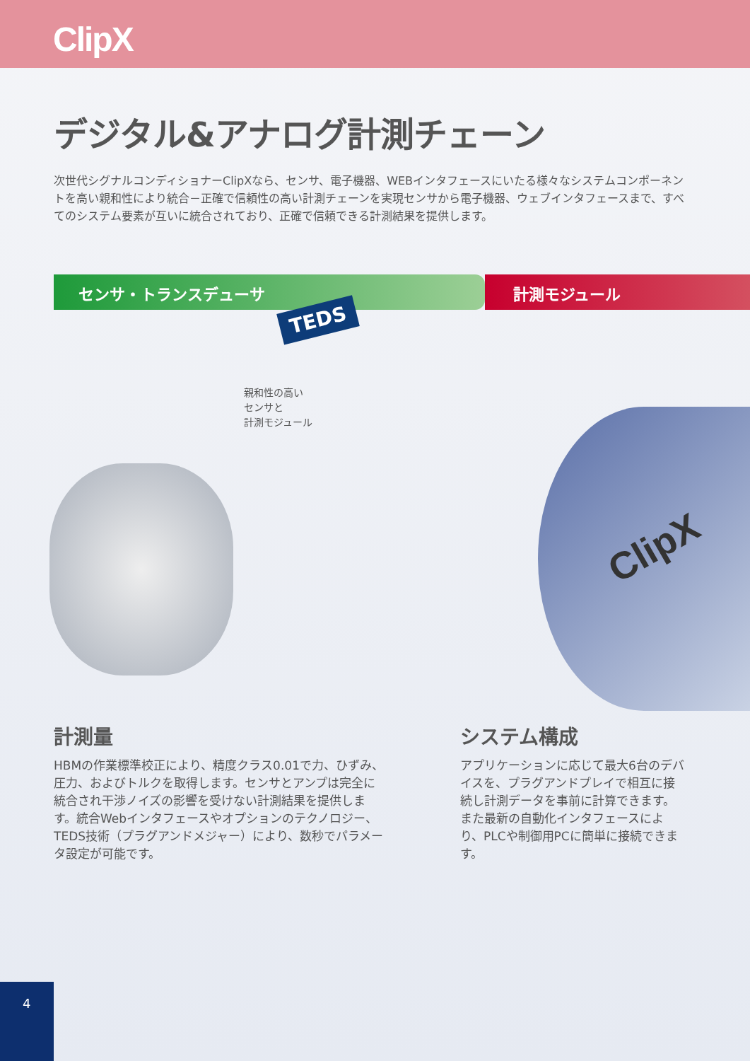ClipX
デジタル&アナログ計測チェーン
次世代シグナルコンディショナーClipXなら、センサ、電子機器、WEBインタフェースにいたる様々なシステムコンポーネントを高い親和性により統合－正確で信頼性の高い計測チェーンを実現センサから電子機器、ウェブインタフェースまで、すべてのシステム要素が互いに統合されており、正確で信頼できる計測結果を提供します。
センサ・トランスデューサ 計測モジュール
TEDS
親和性の高い
センサと
計測モジュール
ClipX
計測量
HBMの作業標準校正により、精度クラス0.01で力、ひずみ、圧力、およびトルクを取得します。センサとアンプは完全に統合され干渉ノイズの影響を受けない計測結果を提供します。統合Webインタフェースやオプションのテクノロジー、TEDS技術（プラグアンドメジャー）により、数秒でパラメータ設定が可能です。
システム構成
アプリケーションに応じて最大6台のデバイスを、プラグアンドプレイで相互に接続し計測データを事前に計算できます。また最新の自動化インタフェースにより、PLCや制御用PCに簡単に接続できます。
4